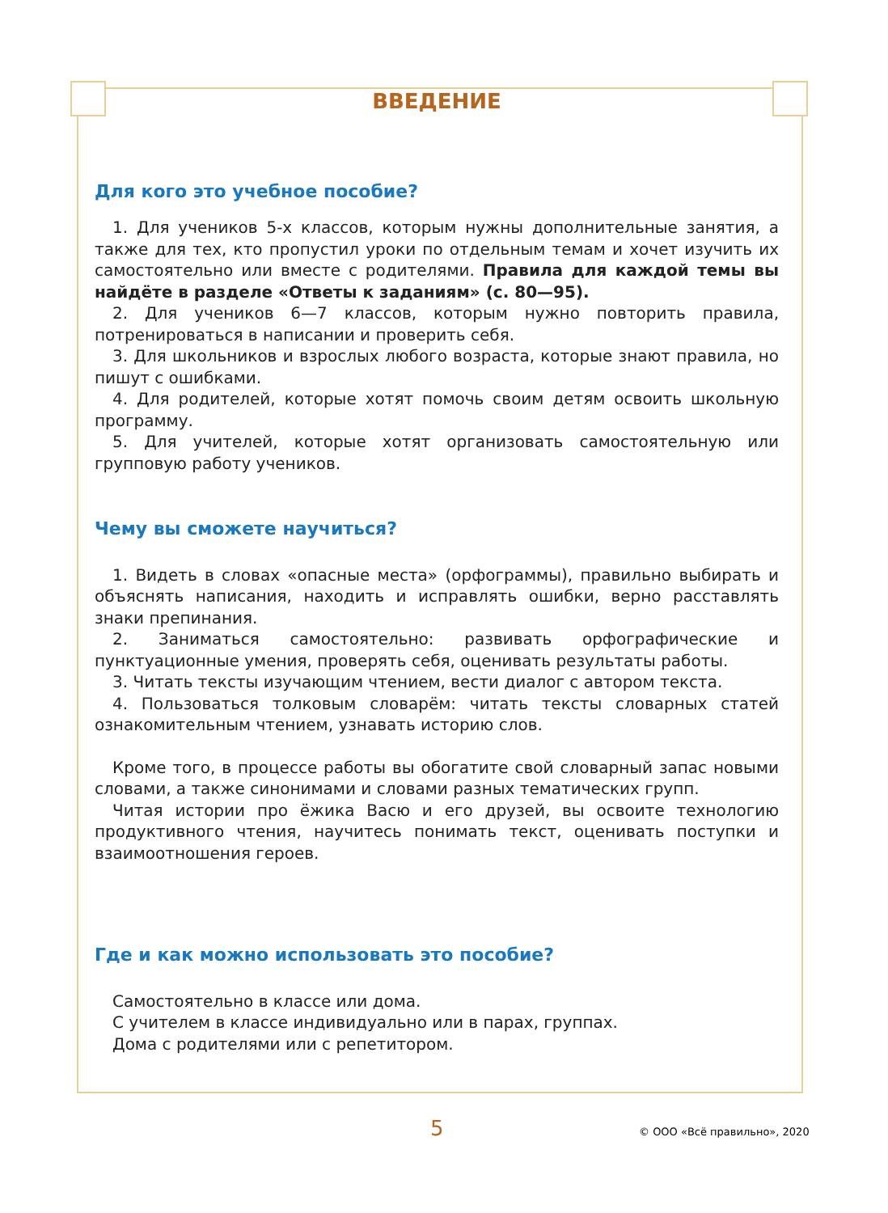ВВЕДЕНИЕ
Для кого это учебное пособие?
1. Для учеников 5-х классов, которым нужны дополнительные занятия, а также для тех, кто пропустил уроки по отдельным темам и хочет изучить их самостоятельно или вместе с родителями. Правила для каждой темы вы найдёте в разделе «Ответы к заданиям» (с. 80—95).
2. Для учеников 6—7 классов, которым нужно повторить правила, потренироваться в написании и проверить себя.
3. Для школьников и взрослых любого возраста, которые знают правила, но пишут с ошибками.
4. Для родителей, которые хотят помочь своим детям освоить школьную программу.
5. Для учителей, которые хотят организовать самостоятельную или групповую работу учеников.
Чему вы сможете научиться?
1. Видеть в словах «опасные места» (орфограммы), правильно выбирать и объяснять написания, находить и исправлять ошибки, верно расставлять знаки препинания.
2. Заниматься самостоятельно: развивать орфографические и пунктуационные умения, проверять себя, оценивать результаты работы.
3. Читать тексты изучающим чтением, вести диалог с автором текста.
4. Пользоваться толковым словарём: читать тексты словарных статей ознакомительным чтением, узнавать историю слов.
Кроме того, в процессе работы вы обогатите свой словарный запас новыми словами, а также синонимами и словами разных тематических групп.
Читая истории про ёжика Васю и его друзей, вы освоите технологию продуктивного чтения, научитесь понимать текст, оценивать поступки и взаимоотношения героев.
Где и как можно использовать это пособие?
Самостоятельно в классе или дома.
С учителем в классе индивидуально или в парах, группах.
Дома с родителями или с репетитором.
5 © ООО «Всё правильно», 2020